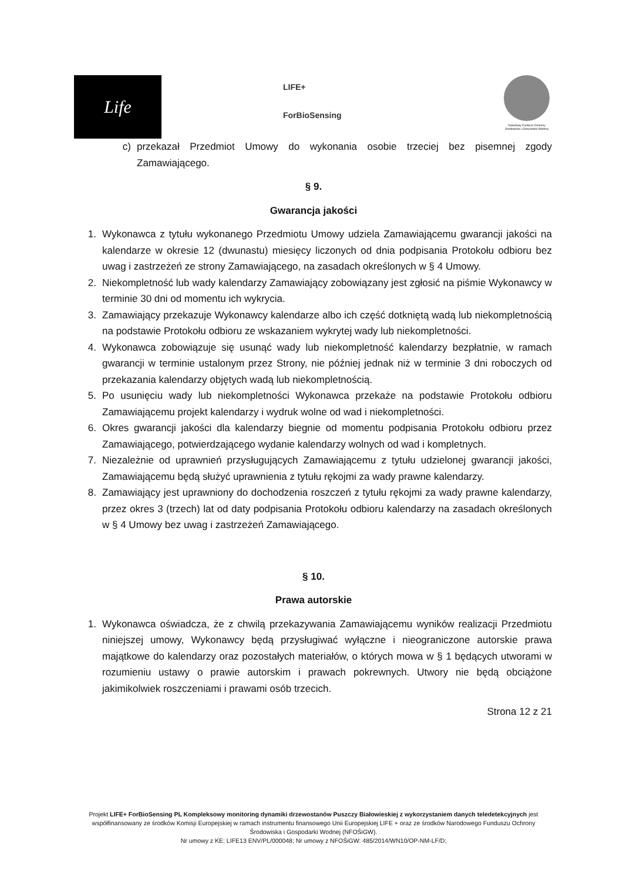Life
LIFE+
ForBioSensing
Narodowy Fundusz Ochrony Środowiska i Gospodarki Wodnej
c) przekazał Przedmiot Umowy do wykonania osobie trzeciej bez pisemnej zgody Zamawiającego.
§ 9.
Gwarancja jakości
1. Wykonawca z tytułu wykonanego Przedmiotu Umowy udziela Zamawiającemu gwarancji jakości na kalendarze w okresie 12 (dwunastu) miesięcy liczonych od dnia podpisania Protokołu odbioru bez uwag i zastrzeżeń ze strony Zamawiającego, na zasadach określonych w § 4 Umowy.
2. Niekompletność lub wady kalendarzy Zamawiający zobowiązany jest zgłosić na piśmie Wykonawcy w terminie 30 dni od momentu ich wykrycia.
3. Zamawiający przekazuje Wykonawcy kalendarze albo ich część dotkniętą wadą lub niekompletnością na podstawie Protokołu odbioru ze wskazaniem wykrytej wady lub niekompletności.
4. Wykonawca zobowiązuje się usunąć wady lub niekompletność kalendarzy bezpłatnie, w ramach gwarancji w terminie ustalonym przez Strony, nie później jednak niż w terminie 3 dni roboczych od przekazania kalendarzy objętych wadą lub niekompletnością.
5. Po usunięciu wady lub niekompletności Wykonawca przekaże na podstawie Protokołu odbioru Zamawiającemu projekt kalendarzy i wydruk wolne od wad i niekompletności.
6. Okres gwarancji jakości dla kalendarzy biegnie od momentu podpisania Protokołu odbioru przez Zamawiającego, potwierdzającego wydanie kalendarzy wolnych od wad i kompletnych.
7. Niezależnie od uprawnień przysługujących Zamawiającemu z tytułu udzielonej gwarancji jakości, Zamawiającemu będą służyć uprawnienia z tytułu rękojmi za wady prawne kalendarzy.
8. Zamawiający jest uprawniony do dochodzenia roszczeń z tytułu rękojmi za wady prawne kalendarzy, przez okres 3 (trzech) lat od daty podpisania Protokołu odbioru kalendarzy na zasadach określonych w § 4 Umowy bez uwag i zastrzeżeń Zamawiającego.
§ 10.
Prawa autorskie
1. Wykonawca oświadcza, że z chwilą przekazywania Zamawiającemu wyników realizacji Przedmiotu niniejszej umowy, Wykonawcy będą przysługiwać wyłączne i nieograniczone autorskie prawa majątkowe do kalendarzy oraz pozostałych materiałów, o których mowa w § 1 będących utworami w rozumieniu ustawy o prawie autorskim i prawach pokrewnych. Utwory nie będą obciążone jakimikolwiek roszczeniami i prawami osób trzecich.
Strona 12 z 21
Projekt LIFE+ ForBioSensing PL Kompleksowy monitoring dynamiki drzewostanów Puszczy Białowieskiej z wykorzystaniem danych teledetekcyjnych jest współfinansowany ze środków Komisji Europejskiej w ramach instrumentu finansowego Unii Europejskiej LIFE + oraz ze środków Narodowego Funduszu Ochrony Środowiska i Gospodarki Wodnej (NFOŚiGW).
Nr umowy z KE: LIFE13 ENV/PL/000048; Nr umowy z NFOŚiGW: 485/2014/WN10/OP-NM-LF/D;